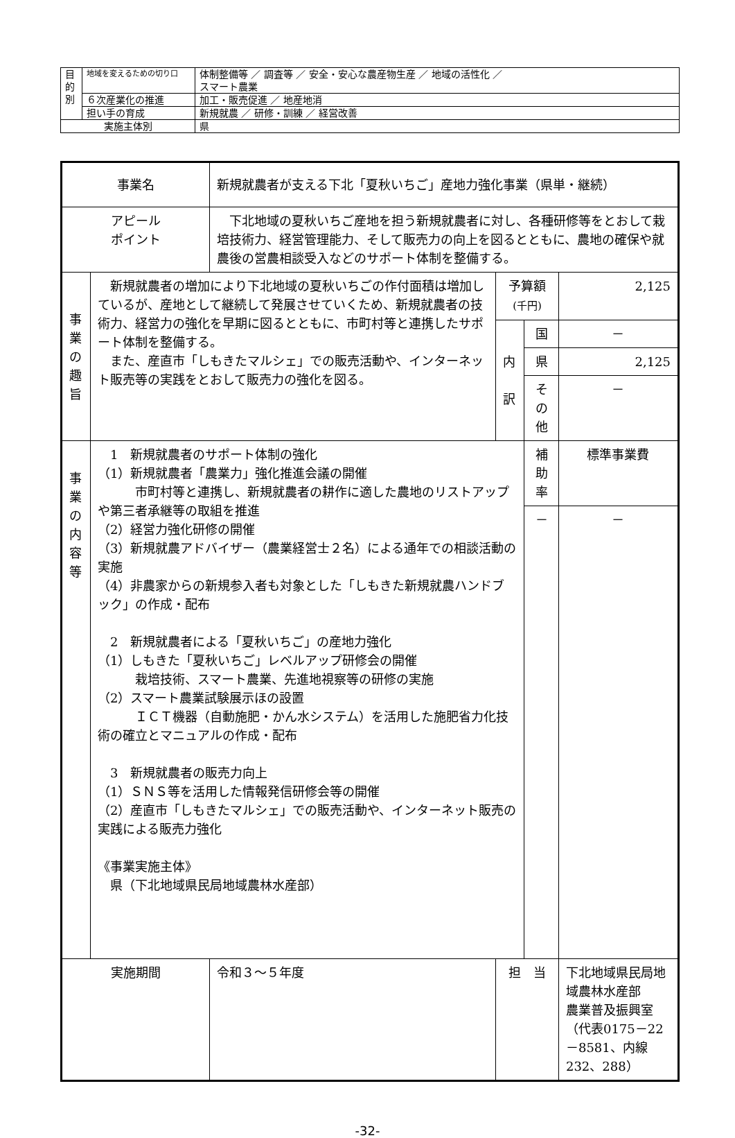| 目 的 別 | 地域を変えるための切り口 | 体制整備等 ／ 調査等 ／ 安全・安心な農産物生産 ／ 地域の活性化 ／ スマート農業 |
| | ６次産業化の推進 | 加工・販売促進 ／ 地産地消 |
| | 担い手の育成 | 新規就農 ／ 研修・訓練 ／ 経営改善 |
| 実施主体別 | | 県 |
| 事業名 | | 新規就農者が支える下北「夏秋いちご」産地力強化事業（県単・継続） | | | |
| アピール ポイント | | 下北地域の夏秋いちご産地を担う新規就農者に対し、各種研修等をとおして栽培技術力、経営管理能力、そして販売力の向上を図るとともに、農地の確保や就農後の営農相談受入などのサポート体制を整備する。 | | | |
| 事 業 の 趣 旨 | 新規就農者の増加により下北地域の夏秋いちごの作付面積は増加しているが、産地として継続して発展させていくため、新規就農者の技術力、経営力の強化を早期に図るとともに、市町村等と連携したサポート体制を整備する。 また、産直市「しもきたマルシェ」での販売活動や、インターネット販売等の実践をとおして販売力の強化を図る。 | | 予算額 (千円) | | 2,125 |
| | | | 内 訳 | 国 | － |
| | | | | 県 | 2,125 |
| | | | | その他 | － |
| 事 業 の 内 容 等 | 1 新規就農者のサポート体制の強化 （1）新規就農者「農業力」強化推進会議の開催 市町村等と連携し、新規就農者の耕作に適した農地のリストアップや第三者承継等の取組を推進 （2）経営力強化研修の開催 （3）新規就農アドバイザー（農業経営士２名）による通年での相談活動の実施 （4）非農家からの新規参入者も対象とした「しもきた新規就農ハンドブック」の作成・配布 2 新規就農者による「夏秋いちご」の産地力強化 （1）しもきた「夏秋いちご」レベルアップ研修会の開催 栽培技術、スマート農業、先進地視察等の研修の実施 （2）スマート農業試験展示ほの設置 ＩＣＴ機器（自動施肥・かん水システム）を活用した施肥省力化技術の確立とマニュアルの作成・配布 3 新規就農者の販売力向上 （1）ＳＮＳ等を活用した情報発信研修会等の開催 （2）産直市「しもきたマルシェ」での販売活動や、インターネット販売の実践による販売力強化 《事業実施主体》 県（下北地域県民局地域農林水産部） | | | 補助率 | 標準事業費 |
| | | | | － | － |
| 実施期間 | | 令和３～５年度 | 担 当 | | 下北地域県民局地域農林水産部 農業普及振興室 （代表0175－22－8581、内線232、288） |
-32-